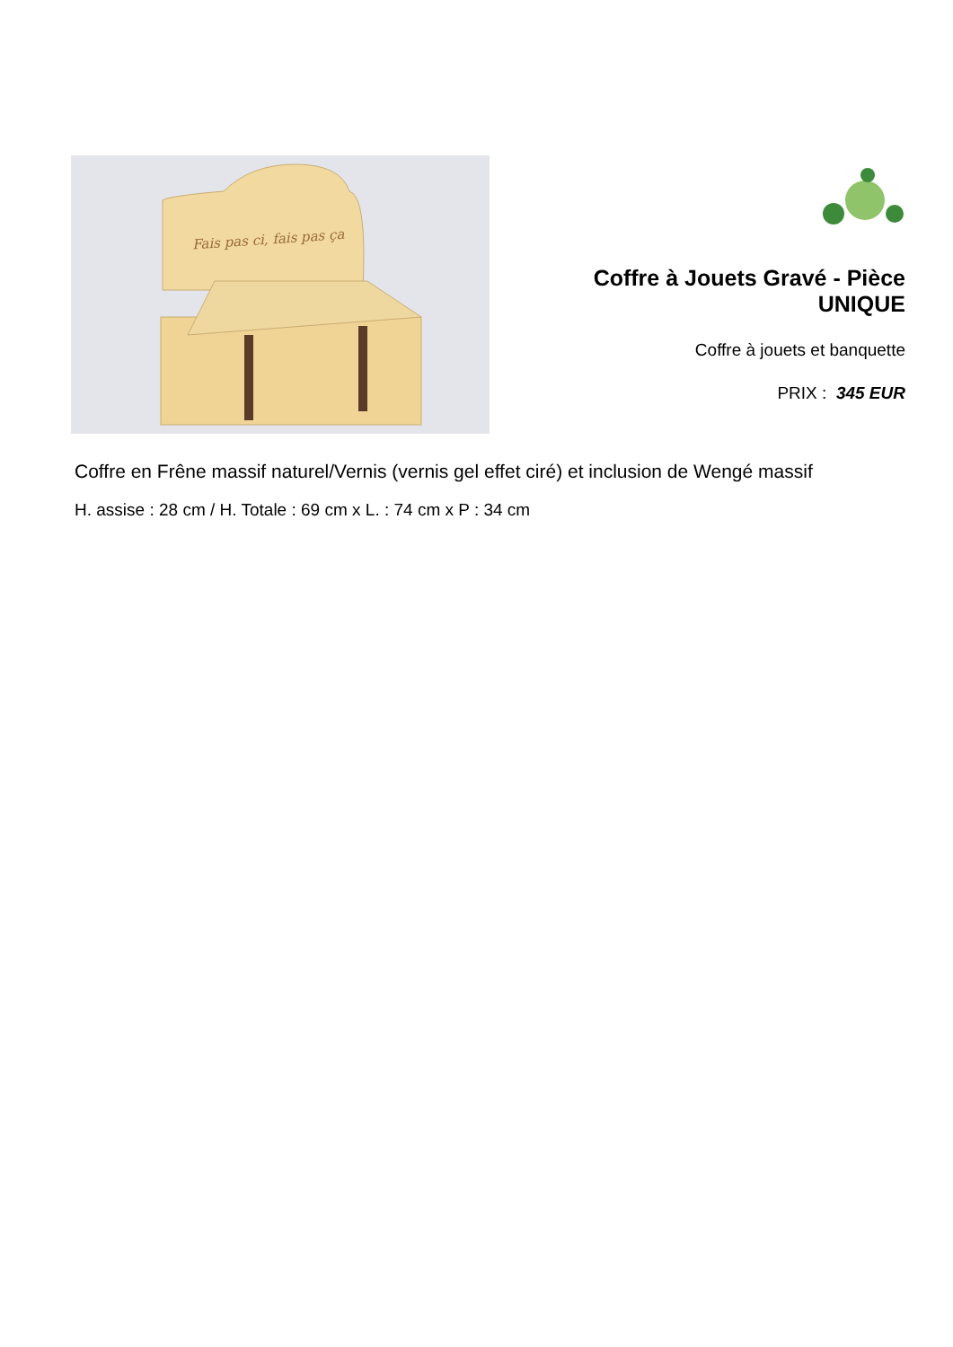Fais pas ci, fais pas ça
Coffre à Jouets Gravé - Pièce UNIQUE
Coffre à jouets et banquette
PRIX : 345 EUR
Coffre en Frêne massif naturel/Vernis (vernis gel effet ciré) et inclusion de Wengé massif
H. assise : 28 cm / H. Totale : 69 cm x L. : 74 cm x P : 34 cm